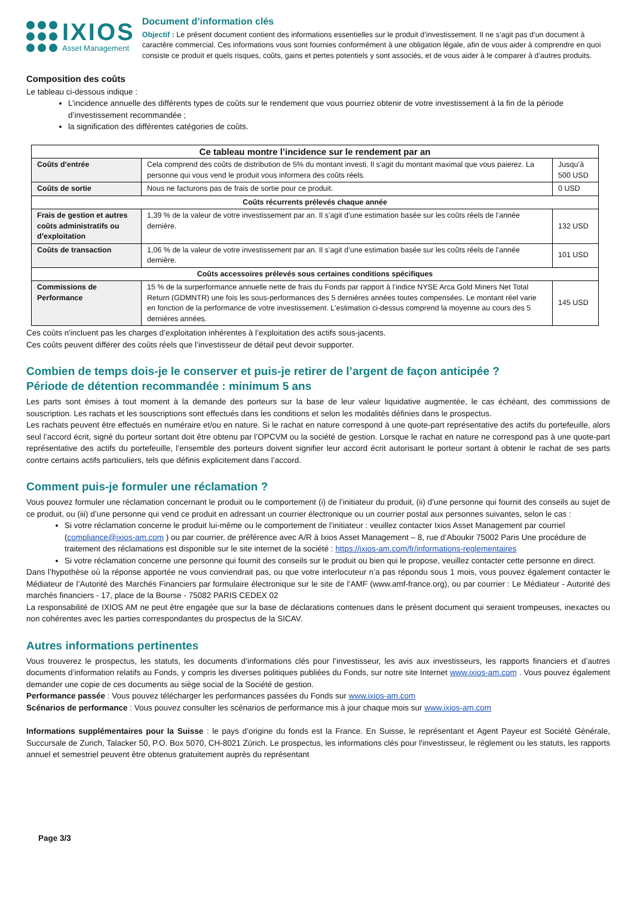IXIOS
Asset Management
Document d’information clés
Objectif : Le présent document contient des informations essentielles sur le produit d’investissement. Il ne s’agit pas d’un document à caractère commercial. Ces informations vous sont fournies conformément à une obligation légale, afin de vous aider à comprendre en quoi consiste ce produit et quels risques, coûts, gains et pertes potentiels y sont associés, et de vous aider à le comparer à d’autres produits.
Composition des coûts
Le tableau ci-dessous indique :
L’incidence annuelle des différents types de coûts sur le rendement que vous pourriez obtenir de votre investissement à la fin de la période d’investissement recommandée ;
la signification des différentes catégories de coûts.
| Ce tableau montre l’incidence sur le rendement par an | | |
| --- | --- | --- |
| Coûts d’entrée | Cela comprend des coûts de distribution de 5% du montant investi. Il s'agit du montant maximal que vous paierez. La personne qui vous vend le produit vous informera des coûts réels. | Jusqu’à 500 USD |
| Coûts de sortie | Nous ne facturons pas de frais de sortie pour ce produit. | 0 USD |
| Coûts récurrents prélevés chaque année | | |
| Frais de gestion et autres coûts administratifs ou d’exploitation | 1,39 % de la valeur de votre investissement par an. Il s’agit d’une estimation basée sur les coûts réels de l’année dernière. | 132 USD |
| Coûts de transaction | 1,06 % de la valeur de votre investissement par an. Il s’agit d’une estimation basée sur les coûts réels de l’année dernière. | 101 USD |
| Coûts accessoires prélevés sous certaines conditions spécifiques | | |
| Commissions de Performance | 15 % de la surperformance annuelle nette de frais du Fonds par rapport à l’indice NYSE Arca Gold Miners Net Total Return (GDMNTR) une fois les sous-performances des 5 dernières années toutes compensées. Le montant réel varie en fonction de la performance de votre investissement. L'estimation ci-dessus comprend la moyenne au cours des 5 dernières années. | 145 USD |
Ces coûts n'incluent pas les charges d’exploitation inhérentes à l’exploitation des actifs sous-jacents.
Ces coûts peuvent différer des coûts réels que l’investisseur de détail peut devoir supporter.
Combien de temps dois-je le conserver et puis-je retirer de l’argent de façon anticipée ?
Période de détention recommandée : minimum 5 ans
Les parts sont émises à tout moment à la demande des porteurs sur la base de leur valeur liquidative augmentée, le cas échéant, des commissions de souscription. Les rachats et les souscriptions sont effectués dans les conditions et selon les modalités définies dans le prospectus.
Les rachats peuvent être effectués en numéraire et/ou en nature. Si le rachat en nature correspond à une quote-part représentative des actifs du portefeuille, alors seul l’accord écrit, signé du porteur sortant doit être obtenu par l’OPCVM ou la société de gestion. Lorsque le rachat en nature ne correspond pas à une quote-part représentative des actifs du portefeuille, l’ensemble des porteurs doivent signifier leur accord écrit autorisant le porteur sortant à obtenir le rachat de ses parts contre certains actifs particuliers, tels que définis explicitement dans l’accord.
Comment puis-je formuler une réclamation ?
Vous pouvez formuler une réclamation concernant le produit ou le comportement (i) de l’initiateur du produit, (ii) d’une personne qui fournit des conseils au sujet de ce produit, ou (iii) d’une personne qui vend ce produit en adressant un courrier électronique ou un courrier postal aux personnes suivantes, selon le cas :
Si votre réclamation concerne le produit lui-même ou le comportement de l’initiateur : veuillez contacter Ixios Asset Management par courriel (compliance@ixios-am.com ) ou par courrier, de préférence avec A/R à Ixios Asset Management – 8, rue d’Aboukir 75002 Paris Une procédure de traitement des réclamations est disponible sur le site internet de la société : https://ixios-am.com/fr/informations-reglementaires
Si votre réclamation concerne une personne qui fournit des conseils sur le produit ou bien qui le propose, veuillez contacter cette personne en direct.
Dans l’hypothèse où la réponse apportée ne vous conviendrait pas, ou que votre interlocuteur n’a pas répondu sous 1 mois, vous pouvez également contacter le Médiateur de l’Autorité des Marchés Financiers par formulaire électronique sur le site de l’AMF (www.amf-france.org), ou par courrier : Le Médiateur - Autorité des marchés financiers - 17, place de la Bourse - 75082 PARIS CEDEX 02
La responsabilité de IXIOS AM ne peut être engagée que sur la base de déclarations contenues dans le présent document qui seraient trompeuses, inexactes ou non cohérentes avec les parties correspondantes du prospectus de la SICAV.
Autres informations pertinentes
Vous trouverez le prospectus, les statuts, les documents d’informations clés pour l’investisseur, les avis aux investisseurs, les rapports financiers et d’autres documents d’information relatifs au Fonds, y compris les diverses politiques publiées du Fonds, sur notre site Internet www.ixios-am.com . Vous pouvez également demander une copie de ces documents au siège social de la Société de gestion.
Performance passée : Vous pouvez télécharger les performances passées du Fonds sur www.ixios-am.com
Scénarios de performance : Vous pouvez consulter les scénarios de performance mis à jour chaque mois sur www.ixios-am.com
Informations supplémentaires pour la Suisse : le pays d’origine du fonds est la France. En Suisse, le représentant et Agent Payeur est Société Générale, Succursale de Zurich, Talacker 50, P.O. Box 5070, CH-8021 Zürich. Le prospectus, les informations clés pour l'investisseur, le règlement ou les statuts, les rapports annuel et semestriel peuvent être obtenus gratuitement auprès du représentant
Page 3/3